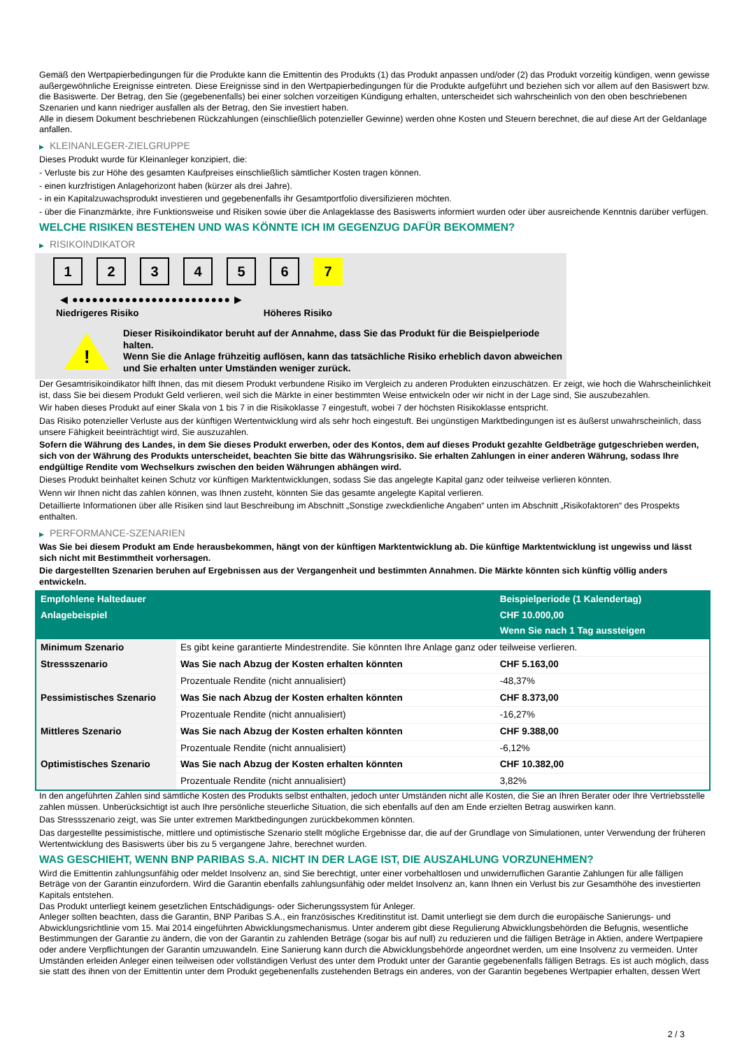Gemäß den Wertpapierbedingungen für die Produkte kann die Emittentin des Produkts (1) das Produkt anpassen und/oder (2) das Produkt vorzeitig kündigen, wenn gewisse außergewöhnliche Ereignisse eintreten. Diese Ereignisse sind in den Wertpapierbedingungen für die Produkte aufgeführt und beziehen sich vor allem auf den Basiswert bzw. die Basiswerte. Der Betrag, den Sie (gegebenenfalls) bei einer solchen vorzeitigen Kündigung erhalten, unterscheidet sich wahrscheinlich von den oben beschriebenen Szenarien und kann niedriger ausfallen als der Betrag, den Sie investiert haben.
Alle in diesem Dokument beschriebenen Rückzahlungen (einschließlich potenzieller Gewinne) werden ohne Kosten und Steuern berechnet, die auf diese Art der Geldanlage anfallen.
▶ KLEINANLEGER-ZIELGRUPPE
Dieses Produkt wurde für Kleinanleger konzipiert, die:
- Verluste bis zur Höhe des gesamten Kaufpreises einschließlich sämtlicher Kosten tragen können.
- einen kurzfristigen Anlagehorizont haben (kürzer als drei Jahre).
- in ein Kapitalzuwachsprodukt investieren und gegebenenfalls ihr Gesamtportfolio diversifizieren möchten.
- über die Finanzmärkte, ihre Funktionsweise und Risiken sowie über die Anlageklasse des Basiswerts informiert wurden oder über ausreichende Kenntnis darüber verfügen.
WELCHE RISIKEN BESTEHEN UND WAS KÖNNTE ICH IM GEGENZUG DAFÜR BEKOMMEN?
▶ RISIKOINDIKATOR
1 2 3 4 5 6 7
◀ ●●●●●●●●●●●●●●●●●●●●●●●● ▶
Niedrigeres Risiko Höheres Risiko
!
Dieser Risikoindikator beruht auf der Annahme, dass Sie das Produkt für die Beispielperiode halten.
Wenn Sie die Anlage frühzeitig auflösen, kann das tatsächliche Risiko erheblich davon abweichen und Sie erhalten unter Umständen weniger zurück.
Der Gesamtrisikoindikator hilft Ihnen, das mit diesem Produkt verbundene Risiko im Vergleich zu anderen Produkten einzuschätzen. Er zeigt, wie hoch die Wahrscheinlichkeit ist, dass Sie bei diesem Produkt Geld verlieren, weil sich die Märkte in einer bestimmten Weise entwickeln oder wir nicht in der Lage sind, Sie auszubezahlen.
Wir haben dieses Produkt auf einer Skala von 1 bis 7 in die Risikoklasse 7 eingestuft, wobei 7 der höchsten Risikoklasse entspricht.
Das Risiko potenzieller Verluste aus der künftigen Wertentwicklung wird als sehr hoch eingestuft. Bei ungünstigen Marktbedingungen ist es äußerst unwahrscheinlich, dass unsere Fähigkeit beeinträchtigt wird, Sie auszuzahlen.
Sofern die Währung des Landes, in dem Sie dieses Produkt erwerben, oder des Kontos, dem auf dieses Produkt gezahlte Geldbeträge gutgeschrieben werden, sich von der Währung des Produkts unterscheidet, beachten Sie bitte das Währungsrisiko. Sie erhalten Zahlungen in einer anderen Währung, sodass Ihre endgültige Rendite vom Wechselkurs zwischen den beiden Währungen abhängen wird.
Dieses Produkt beinhaltet keinen Schutz vor künftigen Marktentwicklungen, sodass Sie das angelegte Kapital ganz oder teilweise verlieren könnten.
Wenn wir Ihnen nicht das zahlen können, was Ihnen zusteht, könnten Sie das gesamte angelegte Kapital verlieren.
Detaillierte Informationen über alle Risiken sind laut Beschreibung im Abschnitt „Sonstige zweckdienliche Angaben“ unten im Abschnitt „Risikofaktoren“ des Prospekts enthalten.
▶ PERFORMANCE-SZENARIEN
Was Sie bei diesem Produkt am Ende herausbekommen, hängt von der künftigen Marktentwicklung ab. Die künftige Marktentwicklung ist ungewiss und lässt sich nicht mit Bestimmtheit vorhersagen.
Die dargestellten Szenarien beruhen auf Ergebnissen aus der Vergangenheit und bestimmten Annahmen. Die Märkte könnten sich künftig völlig anders entwickeln.
| Empfohlene Haltedauer | | Beispielperiode (1 Kalendertag) |
| --- | --- | --- |
| Anlagebeispiel | | CHF 10.000,00 |
| | | Wenn Sie nach 1 Tag aussteigen |
| Minimum Szenario | Es gibt keine garantierte Mindestrendite. Sie könnten Ihre Anlage ganz oder teilweise verlieren. | |
| Stressszenario | Was Sie nach Abzug der Kosten erhalten könnten | CHF 5.163,00 |
| | Prozentuale Rendite (nicht annualisiert) | -48,37% |
| Pessimistisches Szenario | Was Sie nach Abzug der Kosten erhalten könnten | CHF 8.373,00 |
| | Prozentuale Rendite (nicht annualisiert) | -16,27% |
| Mittleres Szenario | Was Sie nach Abzug der Kosten erhalten könnten | CHF 9.388,00 |
| | Prozentuale Rendite (nicht annualisiert) | -6,12% |
| Optimistisches Szenario | Was Sie nach Abzug der Kosten erhalten könnten | CHF 10.382,00 |
| | Prozentuale Rendite (nicht annualisiert) | 3,82% |
In den angeführten Zahlen sind sämtliche Kosten des Produkts selbst enthalten, jedoch unter Umständen nicht alle Kosten, die Sie an Ihren Berater oder Ihre Vertriebsstelle zahlen müssen. Unberücksichtigt ist auch Ihre persönliche steuerliche Situation, die sich ebenfalls auf den am Ende erzielten Betrag auswirken kann.
Das Stressszenario zeigt, was Sie unter extremen Marktbedingungen zurückbekommen könnten.
Das dargestellte pessimistische, mittlere und optimistische Szenario stellt mögliche Ergebnisse dar, die auf der Grundlage von Simulationen, unter Verwendung der früheren Wertentwicklung des Basiswerts über bis zu 5 vergangene Jahre, berechnet wurden.
WAS GESCHIEHT, WENN BNP PARIBAS S.A. NICHT IN DER LAGE IST, DIE AUSZAHLUNG VORZUNEHMEN?
Wird die Emittentin zahlungsunfähig oder meldet Insolvenz an, sind Sie berechtigt, unter einer vorbehaltlosen und unwiderruflichen Garantie Zahlungen für alle fälligen Beträge von der Garantin einzufordern. Wird die Garantin ebenfalls zahlungsunfähig oder meldet Insolvenz an, kann Ihnen ein Verlust bis zur Gesamthöhe des investierten Kapitals entstehen.
Das Produkt unterliegt keinem gesetzlichen Entschädigungs- oder Sicherungssystem für Anleger.
Anleger sollten beachten, dass die Garantin, BNP Paribas S.A., ein französisches Kreditinstitut ist. Damit unterliegt sie dem durch die europäische Sanierungs- und Abwicklungsrichtlinie vom 15. Mai 2014 eingeführten Abwicklungsmechanismus. Unter anderem gibt diese Regulierung Abwicklungsbehörden die Befugnis, wesentliche Bestimmungen der Garantie zu ändern, die von der Garantin zu zahlenden Beträge (sogar bis auf null) zu reduzieren und die fälligen Beträge in Aktien, andere Wertpapiere oder andere Verpflichtungen der Garantin umzuwandeln. Eine Sanierung kann durch die Abwicklungsbehörde angeordnet werden, um eine Insolvenz zu vermeiden. Unter Umständen erleiden Anleger einen teilweisen oder vollständigen Verlust des unter dem Produkt unter der Garantie gegebenenfalls fälligen Betrags. Es ist auch möglich, dass sie statt des ihnen von der Emittentin unter dem Produkt gegebenenfalls zustehenden Betrags ein anderes, von der Garantin begebenes Wertpapier erhalten, dessen Wert
2 / 3